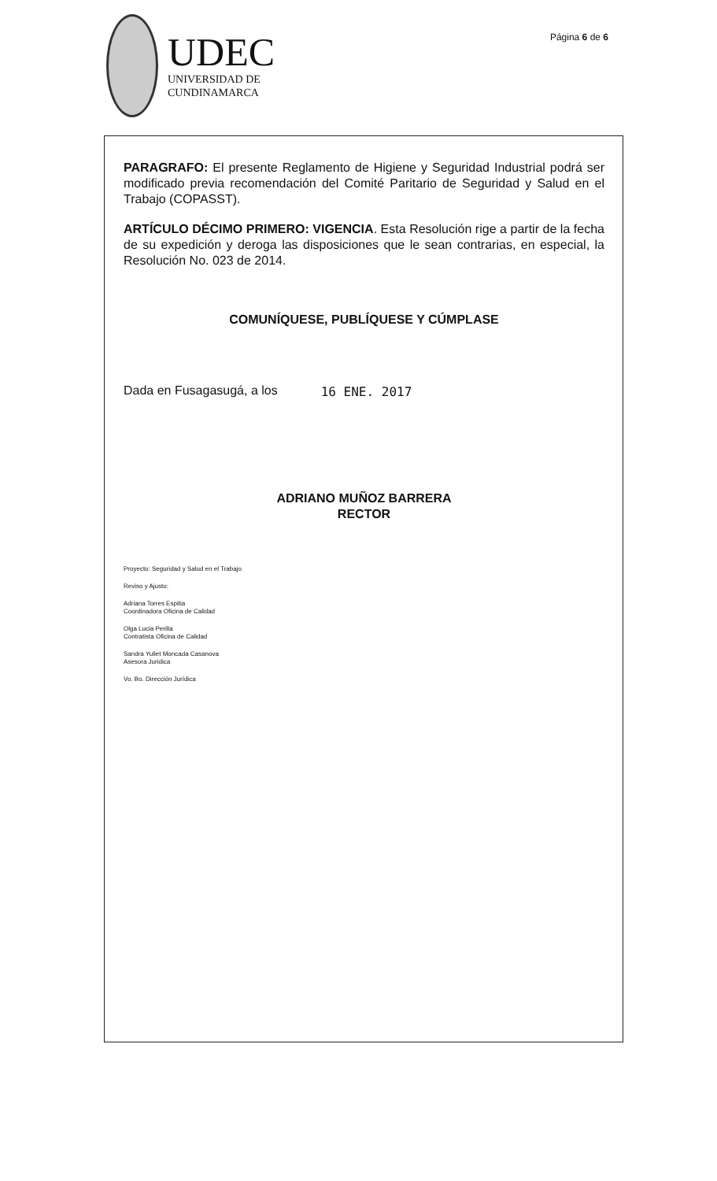UDEC
UNIVERSIDAD DE
CUNDINAMARCA
Página 6 de 6
PARAGRAFO: El presente Reglamento de Higiene y Seguridad Industrial podrá ser modificado previa recomendación del Comité Paritario de Seguridad y Salud en el Trabajo (COPASST).
ARTÍCULO DÉCIMO PRIMERO: VIGENCIA. Esta Resolución rige a partir de la fecha de su expedición y deroga las disposiciones que le sean contrarias, en especial, la Resolución No. 023 de 2014.
COMUNÍQUESE, PUBLÍQUESE Y CÚMPLASE
Dada en Fusagasugá, a los 16 ENE. 2017
ADRIANO MUÑOZ BARRERA
RECTOR
Proyecto: Seguridad y Salud en el Trabajo
Reviso y Ajusto:
Adriana Torres Espitia
Coordinadora Oficina de Calidad
Olga Lucia Perilla
Contratista Oficina de Calidad
Sandra Yuliet Moncada Casanova
Asesora Juridica
Vo. Bo. Dirección Jurídica